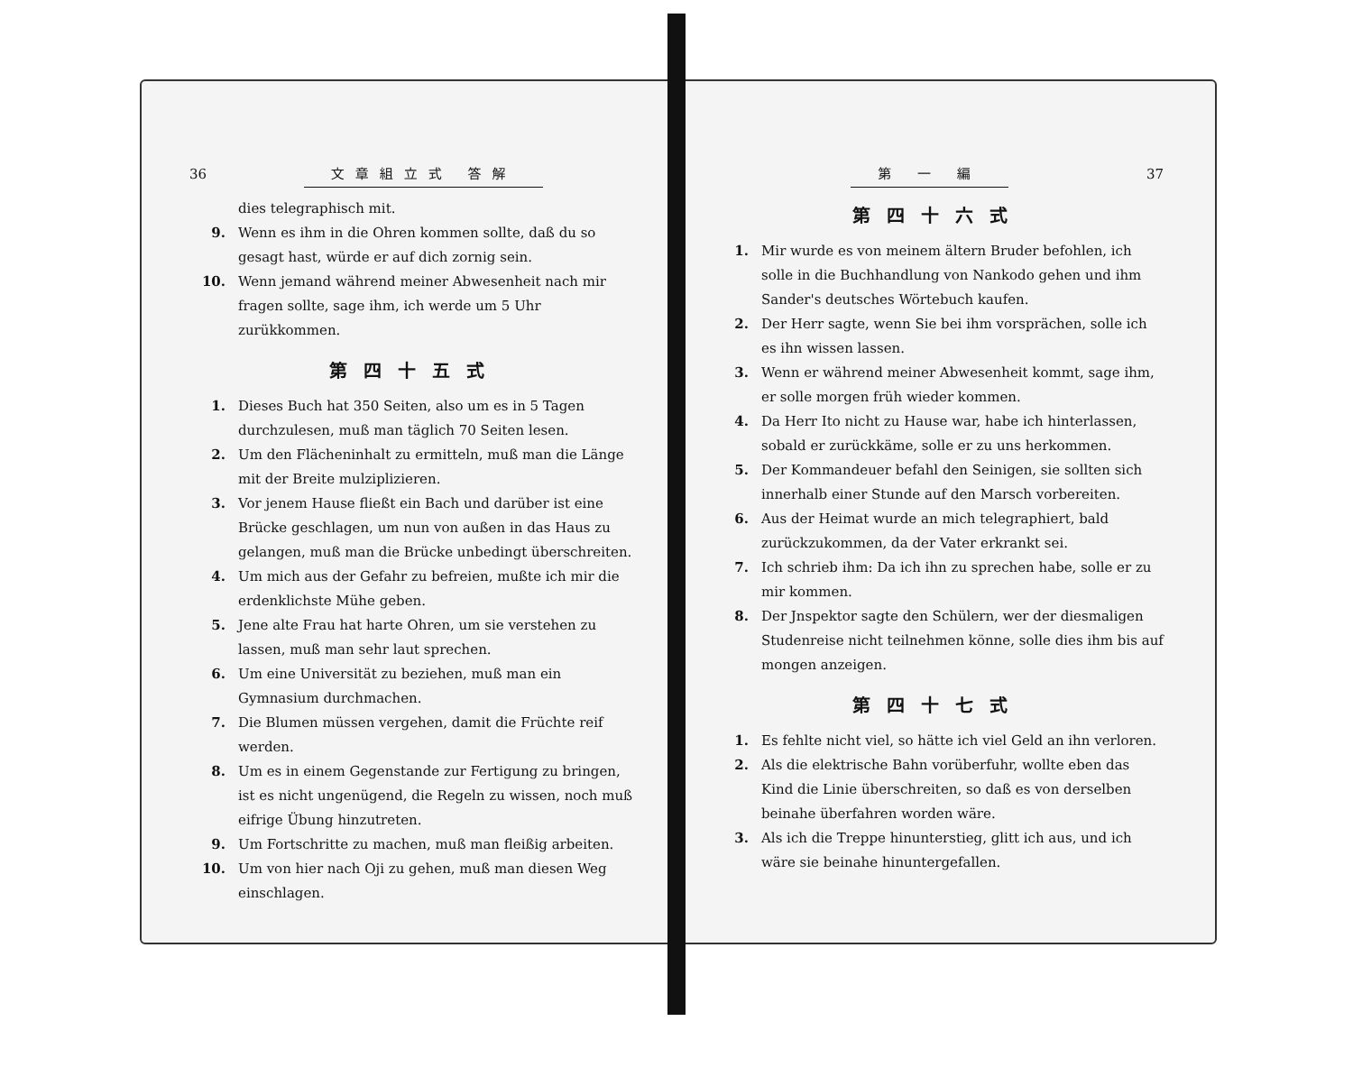36 文章組立式 答解
dies telegraphisch mit.
9. Wenn es ihm in die Ohren kommen sollte, daß du so gesagt hast, würde er auf dich zornig sein.
10. Wenn jemand während meiner Abwesenheit nach mir fragen sollte, sage ihm, ich werde um 5 Uhr zurükkommen.
第四十五式
1. Dieses Buch hat 350 Seiten, also um es in 5 Tagen durchzulesen, muß man täglich 70 Seiten lesen.
2. Um den Flächeninhalt zu ermitteln, muß man die Länge mit der Breite mulziplizieren.
3. Vor jenem Hause fließt ein Bach und darüber ist eine Brücke geschlagen, um nun von außen in das Haus zu gelangen, muß man die Brücke unbedingt überschreiten.
4. Um mich aus der Gefahr zu befreien, mußte ich mir die erdenklichste Mühe geben.
5. Jene alte Frau hat harte Ohren, um sie verstehen zu lassen, muß man sehr laut sprechen.
6. Um eine Universität zu beziehen, muß man ein Gymnasium durchmachen.
7. Die Blumen müssen vergehen, damit die Früchte reif werden.
8. Um es in einem Gegenstande zur Fertigung zu bringen, ist es nicht ungenügend, die Regeln zu wissen, noch muß eifrige Übung hinzutreten.
9. Um Fortschritte zu machen, muß man fleißig arbeiten.
10. Um von hier nach Oji zu gehen, muß man diesen Weg einschlagen.
第 一 編 37
第四十六式
1. Mir wurde es von meinem ältern Bruder befohlen, ich solle in die Buchhandlung von Nankodo gehen und ihm Sander's deutsches Wörtebuch kaufen.
2. Der Herr sagte, wenn Sie bei ihm vorsprächen, solle ich es ihn wissen lassen.
3. Wenn er während meiner Abwesenheit kommt, sage ihm, er solle morgen früh wieder kommen.
4. Da Herr Ito nicht zu Hause war, habe ich hinterlassen, sobald er zurückkäme, solle er zu uns herkommen.
5. Der Kommandeuer befahl den Seinigen, sie sollten sich innerhalb einer Stunde auf den Marsch vorbereiten.
6. Aus der Heimat wurde an mich telegraphiert, bald zurückzukommen, da der Vater erkrankt sei.
7. Ich schrieb ihm: Da ich ihn zu sprechen habe, solle er zu mir kommen.
8. Der Jnspektor sagte den Schülern, wer der diesmaligen Studenreise nicht teilnehmen könne, solle dies ihm bis auf mongen anzeigen.
第四十七式
1. Es fehlte nicht viel, so hätte ich viel Geld an ihn verloren.
2. Als die elektrische Bahn vorüberfuhr, wollte eben das Kind die Linie überschreiten, so daß es von derselben beinahe überfahren worden wäre.
3. Als ich die Treppe hinunterstieg, glitt ich aus, und ich wäre sie beinahe hinuntergefallen.